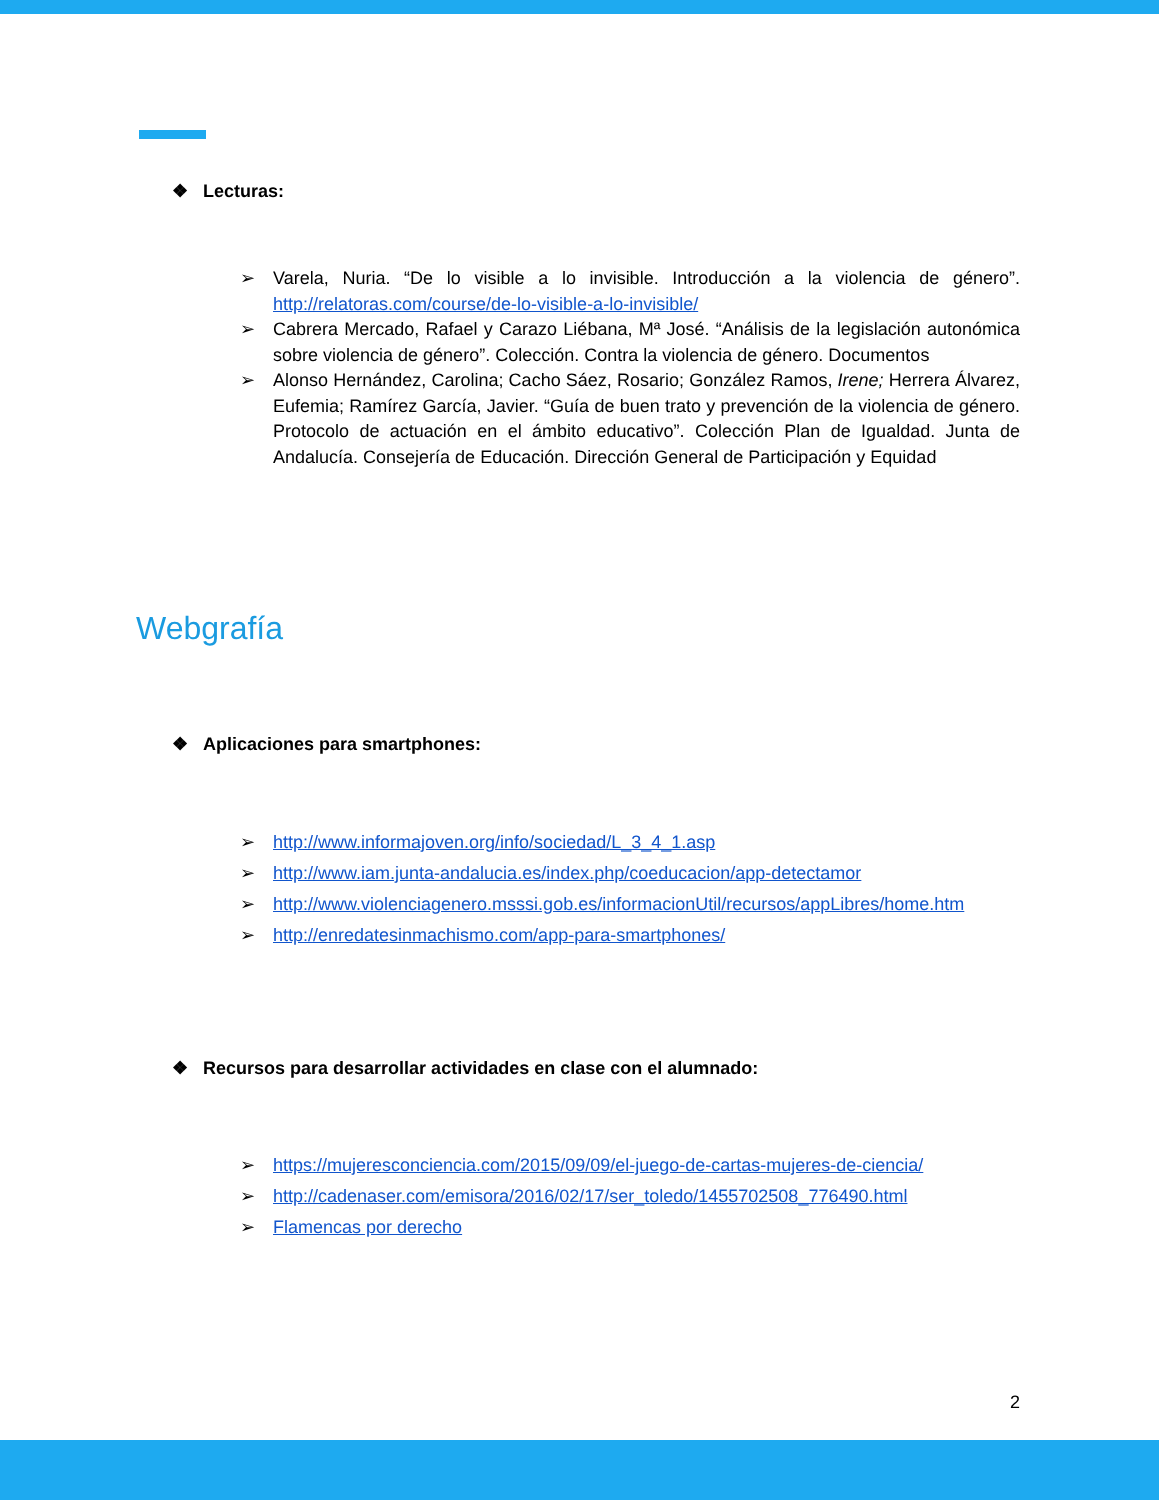❖ Lecturas:
➢ Varela, Nuria. “De lo visible a lo invisible. Introducción a la violencia de género”. http://relatoras.com/course/de-lo-visible-a-lo-invisible/
➢ Cabrera Mercado, Rafael y Carazo Liébana, Mª José. “Análisis de la legislación autonómica sobre violencia de género”. Colección. Contra la violencia de género. Documentos
➢ Alonso Hernández, Carolina; Cacho Sáez, Rosario; González Ramos, Irene; Herrera Álvarez, Eufemia; Ramírez García, Javier. “Guía de buen trato y prevención de la violencia de género. Protocolo de actuación en el ámbito educativo”. Colección Plan de Igualdad. Junta de Andalucía. Consejería de Educación. Dirección General de Participación y Equidad
Webgrafía
❖ Aplicaciones para smartphones:
➢ http://www.informajoven.org/info/sociedad/L_3_4_1.asp
➢ http://www.iam.junta-andalucia.es/index.php/coeducacion/app-detectamor
➢ http://www.violenciagenero.msssi.gob.es/informacionUtil/recursos/appLibres/home.htm
➢ http://enredatesinmachismo.com/app-para-smartphones/
❖ Recursos para desarrollar actividades en clase con el alumnado:
➢ https://mujeresconciencia.com/2015/09/09/el-juego-de-cartas-mujeres-de-ciencia/
➢ http://cadenaser.com/emisora/2016/02/17/ser_toledo/1455702508_776490.html
➢ Flamencas por derecho
2